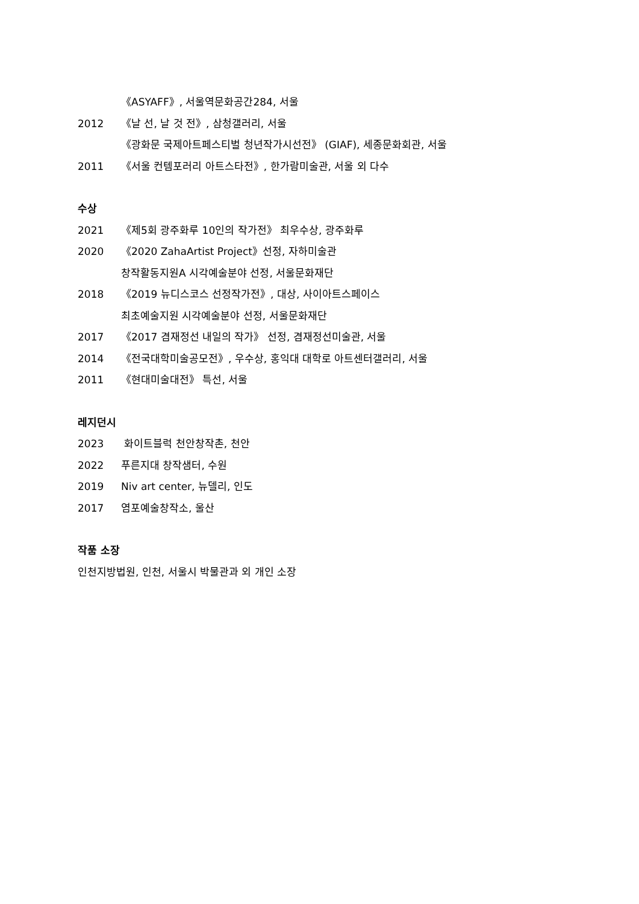《ASYAFF》, 서울역문화공간284, 서울
2012 《날 선, 날 것 전》, 삼청갤러리, 서울
《광화문 국제아트페스티벌 청년작가시선전》 (GIAF), 세종문화회관, 서울
2011 《서울 컨템포러리 아트스타전》, 한가람미술관, 서울 외 다수
수상
2021 《제5회 광주화루 10인의 작가전》 최우수상, 광주화루
2020 《2020 ZahaArtist Project》선정, 자하미술관
창작활동지원A 시각예술분야 선정, 서울문화재단
2018 《2019 뉴디스코스 선정작가전》, 대상, 사이아트스페이스
최초예술지원 시각예술분야 선정, 서울문화재단
2017 《2017 겸재정선 내일의 작가》 선정, 겸재정선미술관, 서울
2014 《전국대학미술공모전》, 우수상, 홍익대 대학로 아트센터갤러리, 서울
2011 《현대미술대전》 특선, 서울
레지던시
2023 화이트블럭 천안창작촌, 천안
2022 푸른지대 창작샘터, 수원
2019 Niv art center, 뉴델리, 인도
2017 염포예술창작소, 울산
작품 소장
인천지방법원, 인천, 서울시 박물관과 외 개인 소장